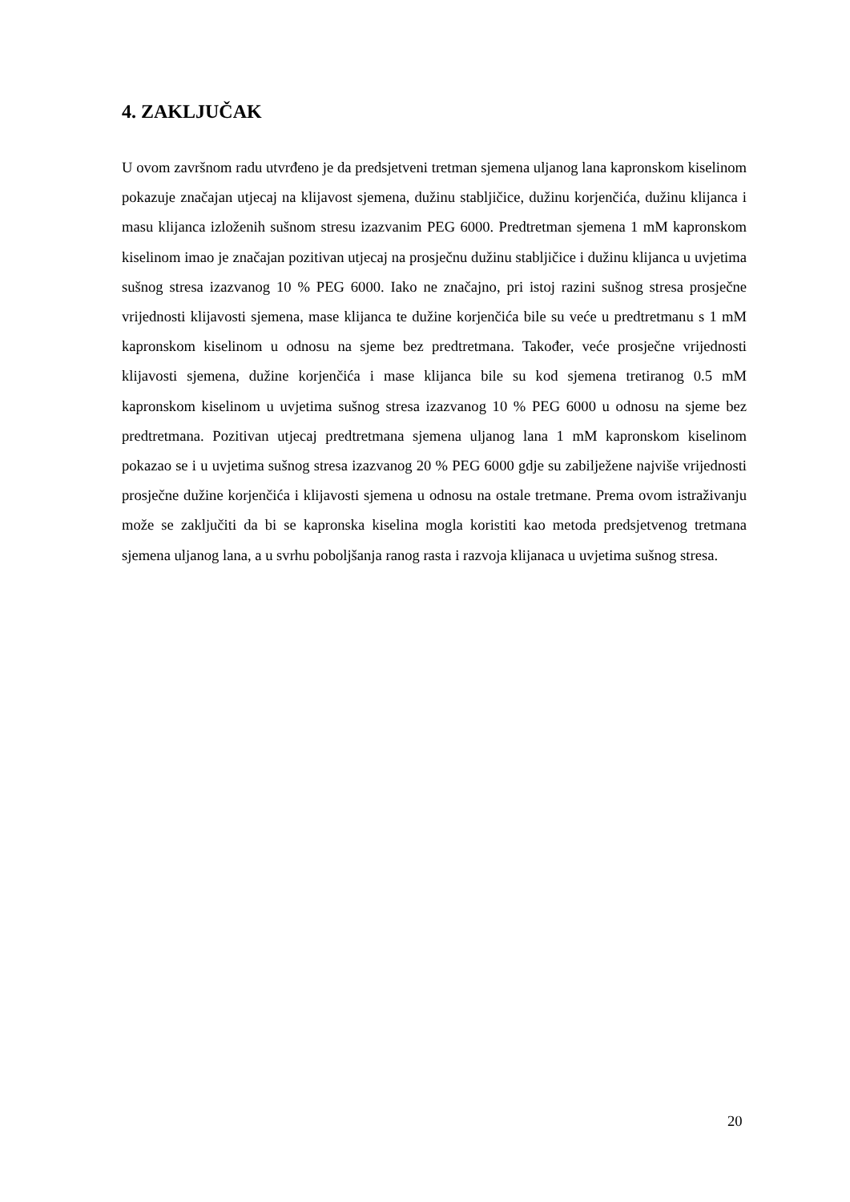4. ZAKLJUČAK
U ovom završnom radu utvrđeno je da predsjetveni tretman sjemena uljanog lana kapronskom kiselinom pokazuje značajan utjecaj na klijavost sjemena, dužinu stabljičice, dužinu korjenčića, dužinu klijanca i masu klijanca izloženih sušnom stresu izazvanim PEG 6000. Predtretman sjemena 1 mM kapronskom kiselinom imao je značajan pozitivan utjecaj na prosječnu dužinu stabljičice i dužinu klijanca u uvjetima sušnog stresa izazvanog 10 % PEG 6000. Iako ne značajno, pri istoj razini sušnog stresa prosječne vrijednosti klijavosti sjemena, mase klijanca te dužine korjenčića bile su veće u predtretmanu s 1 mM kapronskom kiselinom u odnosu na sjeme bez predtretmana. Također, veće prosječne vrijednosti klijavosti sjemena, dužine korjenčića i mase klijanca bile su kod sjemena tretiranog 0.5 mM kapronskom kiselinom u uvjetima sušnog stresa izazvanog 10 % PEG 6000 u odnosu na sjeme bez predtretmana. Pozitivan utjecaj predtretmana sjemena uljanog lana 1 mM kapronskom kiselinom pokazao se i u uvjetima sušnog stresa izazvanog 20 % PEG 6000 gdje su zabilježene najviše vrijednosti prosječne dužine korjenčića i klijavosti sjemena u odnosu na ostale tretmane. Prema ovom istraživanju može se zaključiti da bi se kapronska kiselina mogla koristiti kao metoda predsjetvenog tretmana sjemena uljanog lana, a u svrhu poboljšanja ranog rasta i razvoja klijanaca u uvjetima sušnog stresa.
20